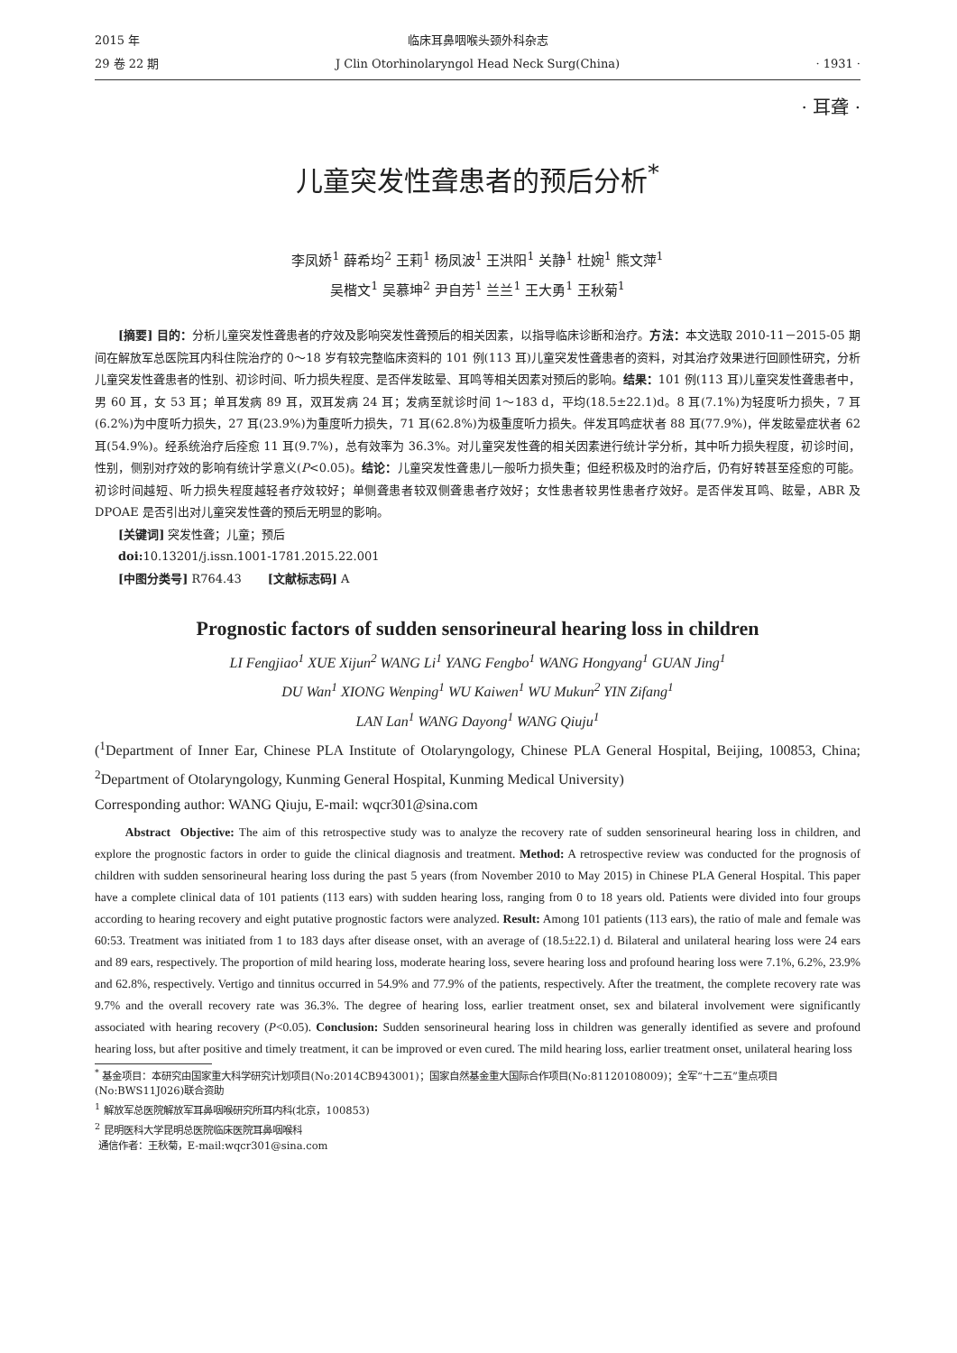2015 年
29 卷 22 期
临床耳鼻咽喉头颈外科杂志
J Clin Otorhinolaryngol Head Neck Surg(China)
· 1931 ·
· 耳聋 ·
儿童突发性聋患者的预后分析<sup>*</sup>
李凤娇<sup>1</sup> 薛希均<sup>2</sup> 王莉<sup>1</sup> 杨凤波<sup>1</sup> 王洪阳<sup>1</sup> 关静<sup>1</sup> 杜婉<sup>1</sup> 熊文萍<sup>1</sup>
吴楷文<sup>1</sup> 吴慕坤<sup>2</sup> 尹自芳<sup>1</sup> 兰兰<sup>1</sup> 王大勇<sup>1</sup> 王秋菊<sup>1</sup>
[摘要] 目的：分析儿童突发性聋患者的疗效及影响突发性聋预后的相关因素，以指导临床诊断和治疗。方法：本文选取 2010-11－2015-05 期间在解放军总医院耳内科住院治疗的 0～18 岁有较完整临床资料的 101 例(113 耳)儿童突发性聋患者的资料，对其治疗效果进行回顾性研究，分析儿童突发性聋患者的性别、初诊时间、听力损失程度、是否伴发眩晕、耳鸣等相关因素对预后的影响。结果：101 例(113 耳)儿童突发性聋患者中，男 60 耳，女 53 耳；单耳发病 89 耳，双耳发病 24 耳；发病至就诊时间 1～183 d，平均(18.5±22.1)d。8 耳(7.1%)为轻度听力损失，7 耳(6.2%)为中度听力损失，27 耳(23.9%)为重度听力损失，71 耳(62.8%)为极重度听力损失。伴发耳鸣症状者 88 耳(77.9%)，伴发眩晕症状者 62 耳(54.9%)。经系统治疗后痊愈 11 耳(9.7%)，总有效率为 36.3%。对儿童突发性聋的相关因素进行统计学分析，其中听力损失程度，初诊时间，性别，侧别对疗效的影响有统计学意义(P<0.05)。结论：儿童突发性聋患儿一般听力损失重；但经积极及时的治疗后，仍有好转甚至痊愈的可能。初诊时间越短、听力损失程度越轻者疗效较好；单侧聋患者较双侧聋患者疗效好；女性患者较男性患者疗效好。是否伴发耳鸣、眩晕，ABR 及 DPOAE 是否引出对儿童突发性聋的预后无明显的影响。
[关键词] 突发性聋；儿童；预后
doi: 10.13201/j.issn.1001-1781.2015.22.001
[中图分类号] R764.43 [文献标志码] A
Prognostic factors of sudden sensorineural hearing loss in children
LI Fengjiao<sup>1</sup> XUE Xijun<sup>2</sup> WANG Li<sup>1</sup> YANG Fengbo<sup>1</sup> WANG Hongyang<sup>1</sup> GUAN Jing<sup>1</sup>
DU Wan<sup>1</sup> XIONG Wenping<sup>1</sup> WU Kaiwen<sup>1</sup> WU Mukun<sup>2</sup> YIN Zifang<sup>1</sup>
LAN Lan<sup>1</sup> WANG Dayong<sup>1</sup> WANG Qiuju<sup>1</sup>
(<sup>1</sup>Department of Inner Ear, Chinese PLA Institute of Otolaryngology, Chinese PLA General Hospital, Beijing, 100853, China; <sup>2</sup>Department of Otolaryngology, Kunming General Hospital, Kunming Medical University)
Corresponding author: WANG Qiuju, E-mail: wqcr301@sina.com
Abstract Objective: The aim of this retrospective study was to analyze the recovery rate of sudden sensorineural hearing loss in children, and explore the prognostic factors in order to guide the clinical diagnosis and treatment. Method: A retrospective review was conducted for the prognosis of children with sudden sensorineural hearing loss during the past 5 years (from November 2010 to May 2015) in Chinese PLA General Hospital. This paper have a complete clinical data of 101 patients (113 ears) with sudden hearing loss, ranging from 0 to 18 years old. Patients were divided into four groups according to hearing recovery and eight putative prognostic factors were analyzed. Result: Among 101 patients (113 ears), the ratio of male and female was 60:53. Treatment was initiated from 1 to 183 days after disease onset, with an average of (18.5±22.1) d. Bilateral and unilateral hearing loss were 24 ears and 89 ears, respectively. The proportion of mild hearing loss, moderate hearing loss, severe hearing loss and profound hearing loss were 7.1%, 6.2%, 23.9% and 62.8%, respectively. Vertigo and tinnitus occurred in 54.9% and 77.9% of the patients, respectively. After the treatment, the complete recovery rate was 9.7% and the overall recovery rate was 36.3%. The degree of hearing loss, earlier treatment onset, sex and bilateral involvement were significantly associated with hearing recovery (P<0.05). Conclusion: Sudden sensorineural hearing loss in children was generally identified as severe and profound hearing loss, but after positive and timely treatment, it can be improved or even cured. The mild hearing loss, earlier treatment onset, unilateral hearing loss
<sup>*</sup> 基金项目：本研究由国家重大科学研究计划项目(No:2014CB943001)；国家自然基金重大国际合作项目(No:81120108009)；全军“十二五”重点项目(No:BWS11J026)联合资助
<sup>1</sup> 解放军总医院解放军耳鼻咽喉研究所耳内科(北京，100853)
<sup>2</sup> 昆明医科大学昆明总医院临床医院耳鼻咽喉科
通信作者：王秋菊，E-mail:wqcr301@sina.com